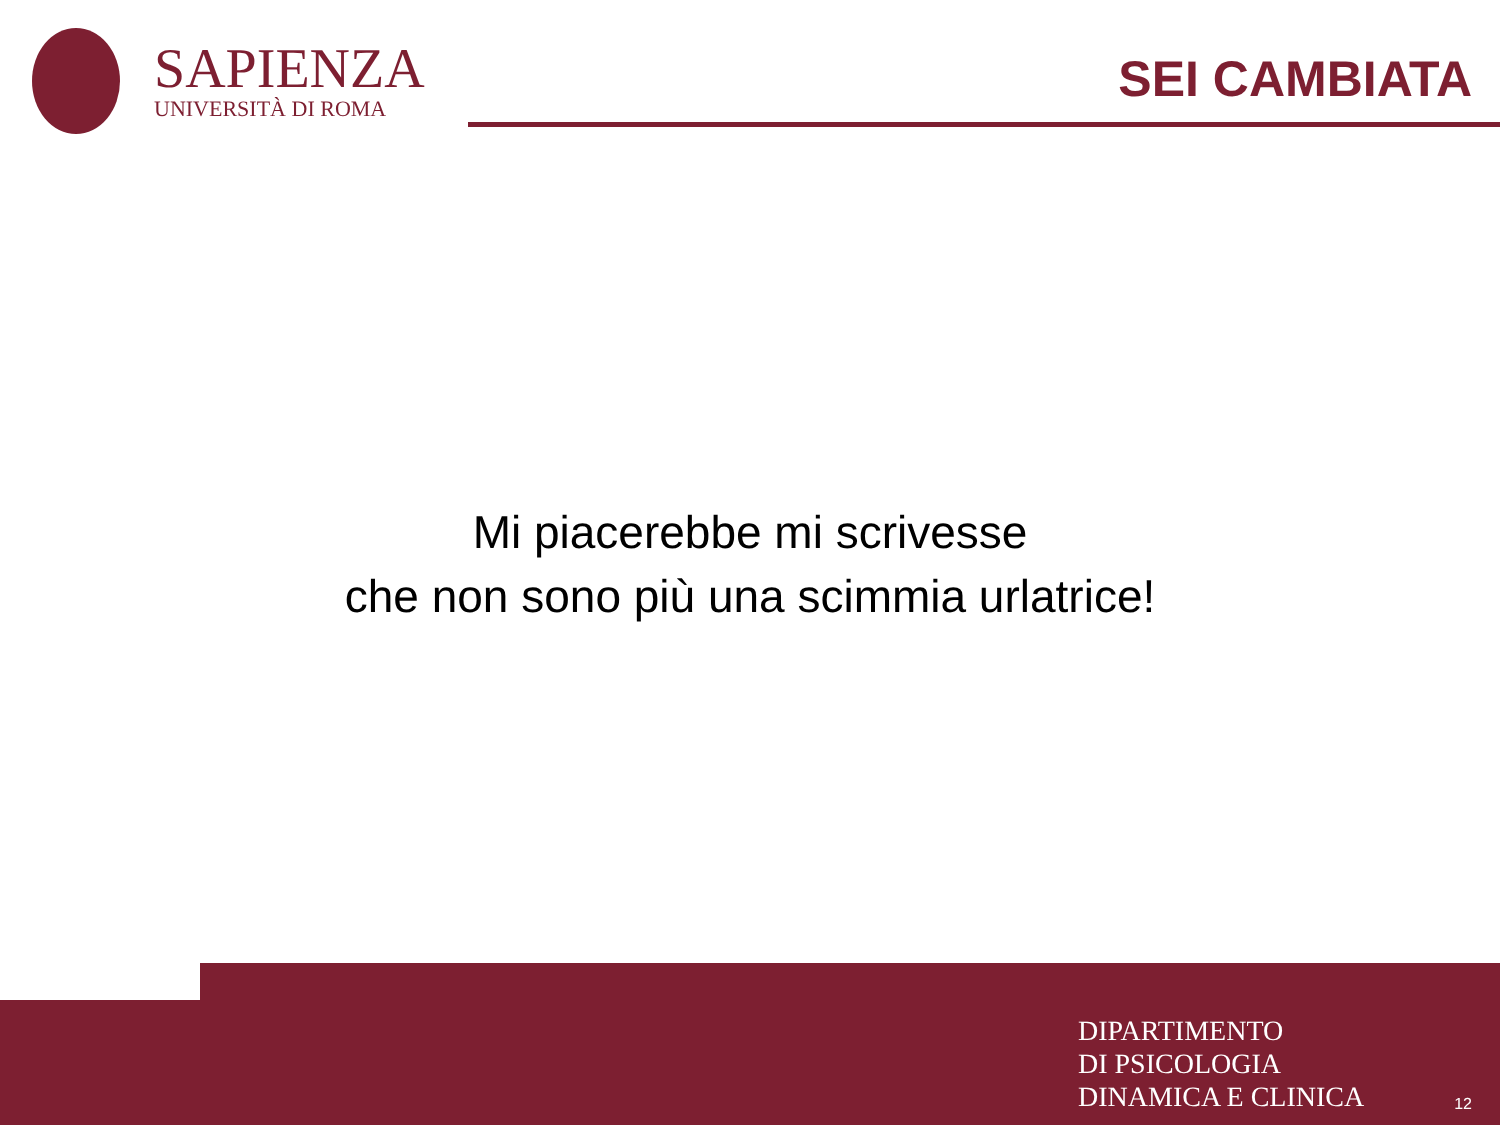SAPIENZA
UNIVERSITÀ DI ROMA
SEI CAMBIATA
Mi piacerebbe mi scrivesse
che non sono più una scimmia urlatrice!
DIPARTIMENTO
DI PSICOLOGIA
DINAMICA E CLINICA
12